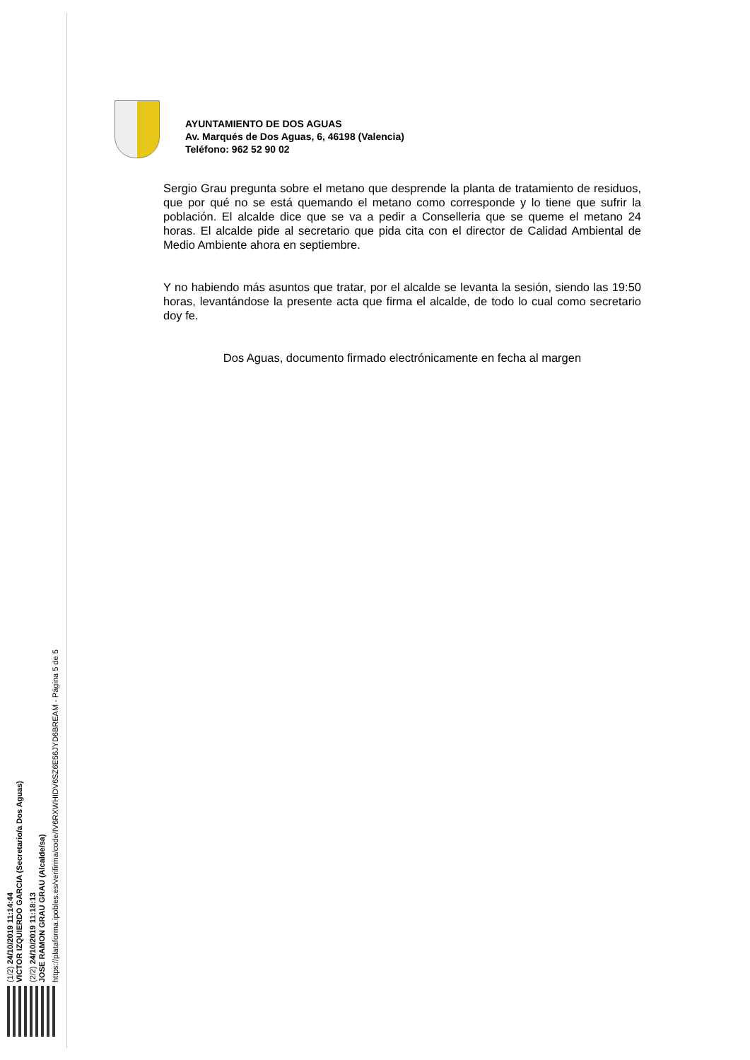AYUNTAMIENTO DE DOS AGUAS
Av. Marqués de Dos Aguas, 6, 46198 (Valencia)
Teléfono: 962 52 90 02
Sergio Grau pregunta sobre el metano que desprende la planta de tratamiento de residuos, que por qué no se está quemando el metano como corresponde y lo tiene que sufrir la población. El alcalde dice que se va a pedir a Conselleria que se queme el metano 24 horas. El alcalde pide al secretario que pida cita con el director de Calidad Ambiental de Medio Ambiente ahora en septiembre.
Y no habiendo más asuntos que tratar, por el alcalde se levanta la sesión, siendo las 19:50 horas, levantándose la presente acta que firma el alcalde, de todo lo cual como secretario doy fe.
Dos Aguas, documento firmado electrónicamente en fecha al margen
(1/2) 24/10/2019 11:14:44
VICTOR IZQUIERDO GARCIA (Secretario/a Dos Aguas)
(2/2) 24/10/2019 11:18:13
JOSE RAMON GRAU GRAU (Alcalde/sa)
https://plataforma.ipobles.es/verifirma/code/IV6RXWHIDV6SZ6E56JYD6BREAM - Página 5 de 5